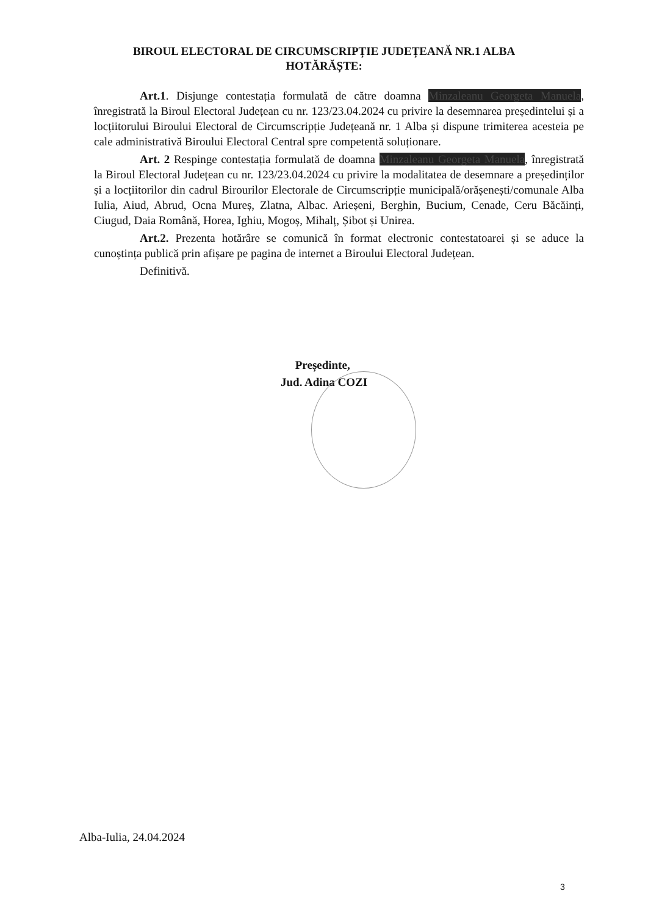BIROUL ELECTORAL DE CIRCUMSCRIPȚIE JUDEȚEANĂ NR.1 ALBA
HOTĂRĂȘTE:
Art.1. Disjunge contestația formulată de către doamna Minzaleanu Georgeta Manuela, înregistrată la Biroul Electoral Județean cu nr. 123/23.04.2024 cu privire la desemnarea președintelui și a locțiitorului Biroului Electoral de Circumscripție Județeană nr. 1 Alba și dispune trimiterea acesteia pe cale administrativă Biroului Electoral Central spre competentă soluționare.
Art. 2 Respinge contestația formulată de doamna Minzaleanu Georgeta Manuela, înregistrată la Biroul Electoral Județean cu nr. 123/23.04.2024 cu privire la modalitatea de desemnare a președinților și a locțiitorilor din cadrul Birourilor Electorale de Circumscripție municipală/orășenești/comunale Alba Iulia, Aiud, Abrud, Ocna Mureș, Zlatna, Albac. Arieșeni, Berghin, Bucium, Cenade, Ceru Băcăinți, Ciugud, Daia Română, Horea, Ighiu, Mogoș, Mihalț, Șibot și Unirea.
Art.2. Prezenta hotărâre se comunică în format electronic contestatoarei și se aduce la cunoștința publică prin afișare pe pagina de internet a Biroului Electoral Județean.
Definitivă.
Președinte,
Jud. Adina COZI
Alba-Iulia, 24.04.2024
3